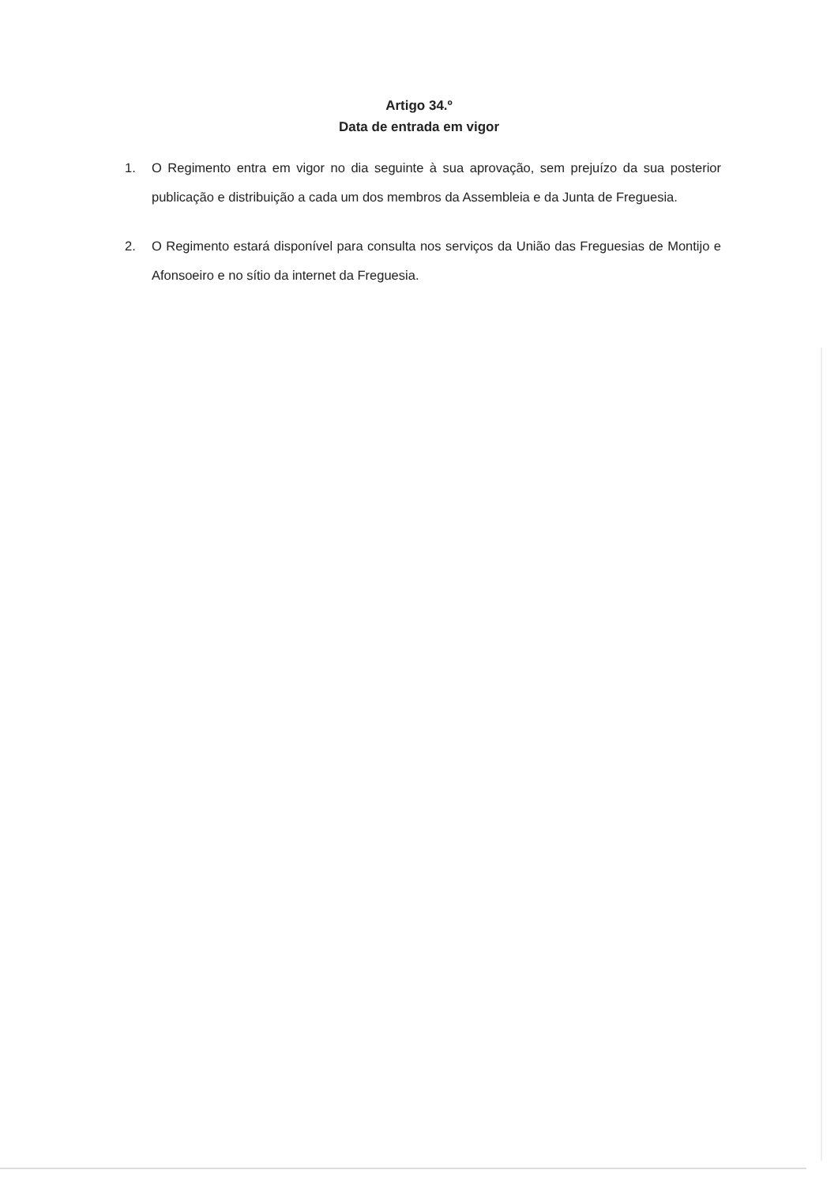Artigo 34.º
Data de entrada em vigor
1. O Regimento entra em vigor no dia seguinte à sua aprovação, sem prejuízo da sua posterior publicação e distribuição a cada um dos membros da Assembleia e da Junta de Freguesia.
2. O Regimento estará disponível para consulta nos serviços da União das Freguesias de Montijo e Afonsoeiro e no sítio da internet da Freguesia.